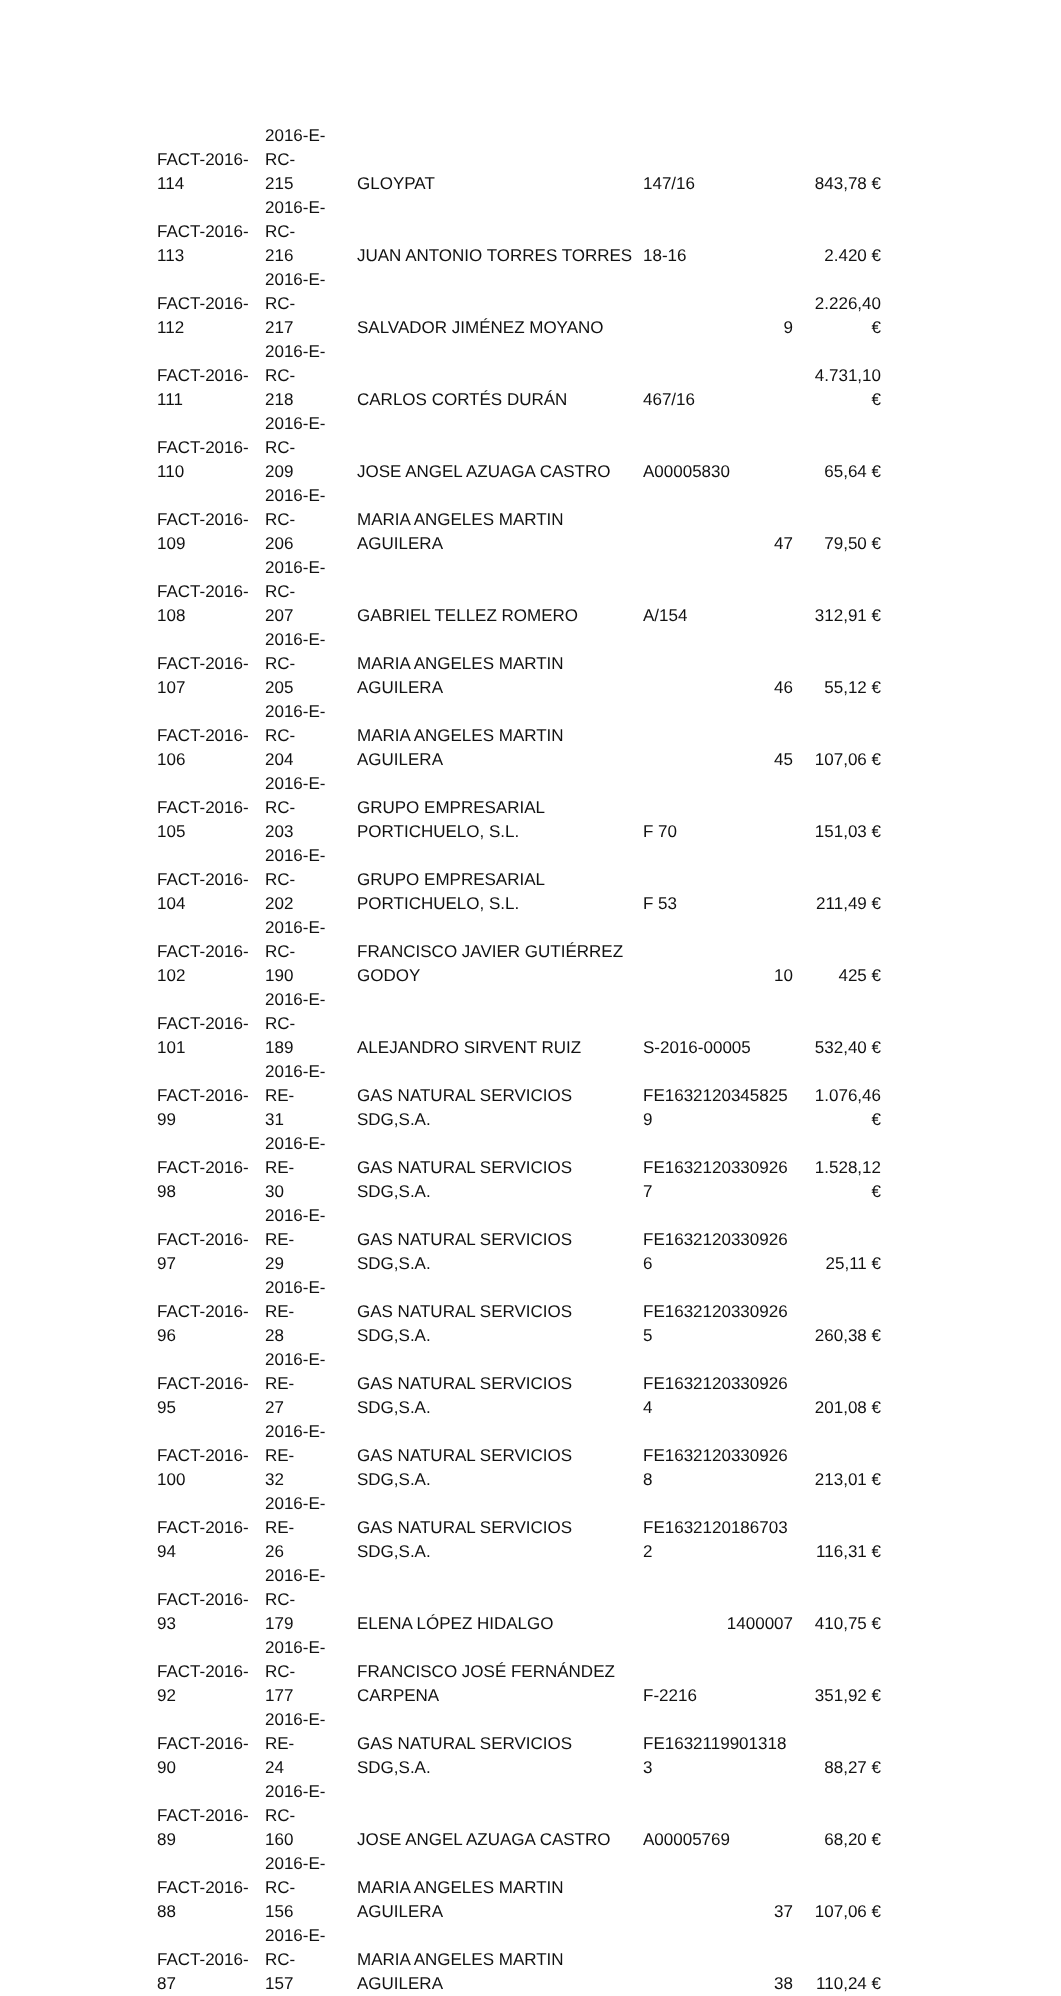| FACT-2016- 114 | 2016-E-RC- 215 | GLOYPAT | 147/16 | 843,78 € |
| FACT-2016- 113 | 2016-E-RC- 216 | JUAN ANTONIO TORRES TORRES | 18-16 | 2.420 € |
| FACT-2016- 112 | 2016-E-RC- 217 | SALVADOR JIMÉNEZ MOYANO | 9 | 2.226,40 € |
| FACT-2016- 111 | 2016-E-RC- 218 | CARLOS CORTÉS DURÁN | 467/16 | 4.731,10 € |
| FACT-2016- 110 | 2016-E-RC- 209 | JOSE ANGEL AZUAGA CASTRO | A00005830 | 65,64 € |
| FACT-2016- 109 | 2016-E-RC- 206 | MARIA ANGELES MARTIN AGUILERA | 47 | 79,50 € |
| FACT-2016- 108 | 2016-E-RC- 207 | GABRIEL TELLEZ ROMERO | A/154 | 312,91 € |
| FACT-2016- 107 | 2016-E-RC- 205 | MARIA ANGELES MARTIN AGUILERA | 46 | 55,12 € |
| FACT-2016- 106 | 2016-E-RC- 204 | MARIA ANGELES MARTIN AGUILERA | 45 | 107,06 € |
| FACT-2016- 105 | 2016-E-RC- 203 | GRUPO EMPRESARIAL PORTICHUELO, S.L. | F 70 | 151,03 € |
| FACT-2016- 104 | 2016-E-RC- 202 | GRUPO EMPRESARIAL PORTICHUELO, S.L. | F 53 | 211,49 € |
| FACT-2016- 102 | 2016-E-RC- 190 | FRANCISCO JAVIER GUTIÉRREZ GODOY | 10 | 425 € |
| FACT-2016- 101 | 2016-E-RC- 189 | ALEJANDRO SIRVENT RUIZ | S-2016-00005 | 532,40 € |
| FACT-2016- 99 | 2016-E-RE- 31 | GAS NATURAL SERVICIOS SDG,S.A. | FE1632120345825 9 | 1.076,46 € |
| FACT-2016- 98 | 2016-E-RE- 30 | GAS NATURAL SERVICIOS SDG,S.A. | FE1632120330926 7 | 1.528,12 € |
| FACT-2016- 97 | 2016-E-RE- 29 | GAS NATURAL SERVICIOS SDG,S.A. | FE1632120330926 6 | 25,11 € |
| FACT-2016- 96 | 2016-E-RE- 28 | GAS NATURAL SERVICIOS SDG,S.A. | FE1632120330926 5 | 260,38 € |
| FACT-2016- 95 | 2016-E-RE- 27 | GAS NATURAL SERVICIOS SDG,S.A. | FE1632120330926 4 | 201,08 € |
| FACT-2016- 100 | 2016-E-RE- 32 | GAS NATURAL SERVICIOS SDG,S.A. | FE1632120330926 8 | 213,01 € |
| FACT-2016- 94 | 2016-E-RE- 26 | GAS NATURAL SERVICIOS SDG,S.A. | FE1632120186703 2 | 116,31 € |
| FACT-2016- 93 | 2016-E-RC- 179 | ELENA LÓPEZ HIDALGO | 1400007 | 410,75 € |
| FACT-2016- 92 | 2016-E-RC- 177 | FRANCISCO JOSÉ FERNÁNDEZ CARPENA | F-2216 | 351,92 € |
| FACT-2016- 90 | 2016-E-RE- 24 | GAS NATURAL SERVICIOS SDG,S.A. | FE1632119901318 3 | 88,27 € |
| FACT-2016- 89 | 2016-E-RC- 160 | JOSE ANGEL AZUAGA CASTRO | A00005769 | 68,20 € |
| FACT-2016- 88 | 2016-E-RC- 156 | MARIA ANGELES MARTIN AGUILERA | 37 | 107,06 € |
| FACT-2016- 87 | 2016-E-RC- 157 | MARIA ANGELES MARTIN AGUILERA | 38 | 110,24 € |